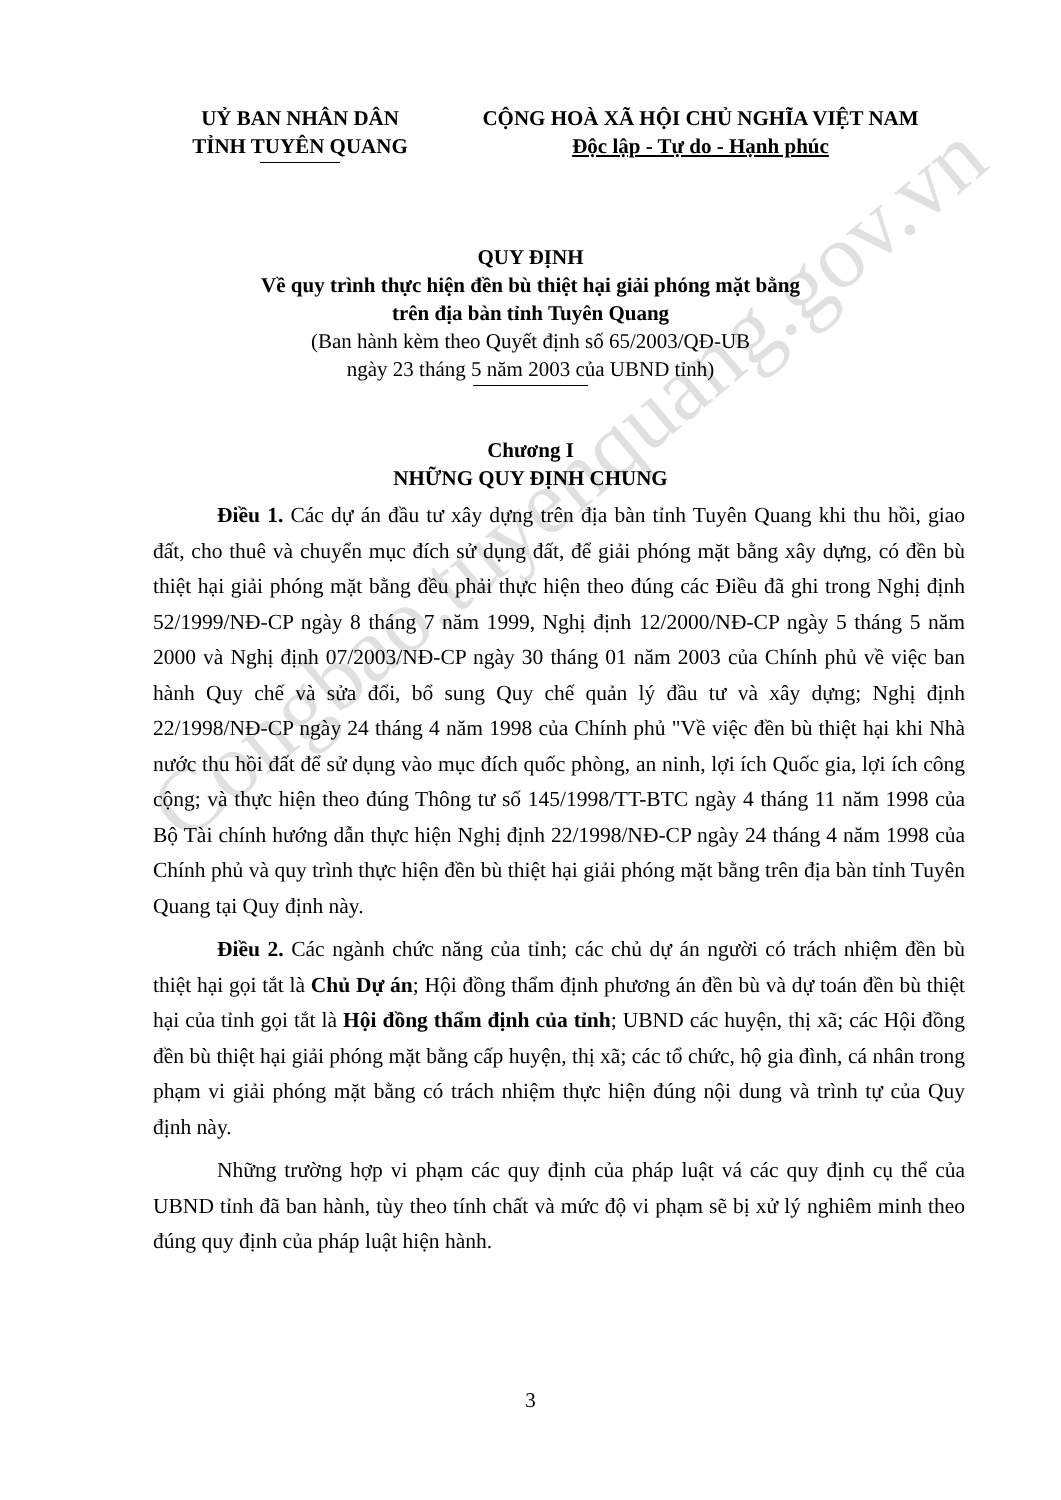Congbao.tuyenquang.gov.vn
UỶ BAN NHÂN DÂN
TỈNH TUYÊN QUANG
CỘNG HOÀ XÃ HỘI CHỦ NGHĨA VIỆT NAM
Độc lập - Tự do - Hạnh phúc
QUY ĐỊNH
Về quy trình thực hiện đền bù thiệt hại giải phóng mặt bằng
trên địa bàn tỉnh Tuyên Quang
(Ban hành kèm theo Quyết định số 65/2003/QĐ-UB
ngày 23 tháng 5 năm 2003 của UBND tỉnh)
Chương I
NHỮNG QUY ĐỊNH CHUNG
Điều 1. Các dự án đầu tư xây dựng trên địa bàn tỉnh Tuyên Quang khi thu hồi, giao đất, cho thuê và chuyển mục đích sử dụng đất, để giải phóng mặt bằng xây dựng, có đền bù thiệt hại giải phóng mặt bằng đều phải thực hiện theo đúng các Điều đã ghi trong Nghị định 52/1999/NĐ-CP ngày 8 tháng 7 năm 1999, Nghị định 12/2000/NĐ-CP ngày 5 tháng 5 năm 2000 và Nghị định 07/2003/NĐ-CP ngày 30 tháng 01 năm 2003 của Chính phủ về việc ban hành Quy chế và sửa đổi, bổ sung Quy chế quản lý đầu tư và xây dựng; Nghị định 22/1998/NĐ-CP ngày 24 tháng 4 năm 1998 của Chính phủ "Về việc đền bù thiệt hại khi Nhà nước thu hồi đất để sử dụng vào mục đích quốc phòng, an ninh, lợi ích Quốc gia, lợi ích công cộng; và thực hiện theo đúng Thông tư số 145/1998/TT-BTC ngày 4 tháng 11 năm 1998 của Bộ Tài chính hướng dẫn thực hiện Nghị định 22/1998/NĐ-CP ngày 24 tháng 4 năm 1998 của Chính phủ và quy trình thực hiện đền bù thiệt hại giải phóng mặt bằng trên địa bàn tỉnh Tuyên Quang tại Quy định này.
Điều 2. Các ngành chức năng của tỉnh; các chủ dự án người có trách nhiệm đền bù thiệt hại gọi tắt là Chủ Dự án; Hội đồng thẩm định phương án đền bù và dự toán đền bù thiệt hại của tỉnh gọi tắt là Hội đồng thẩm định của tỉnh; UBND các huyện, thị xã; các Hội đồng đền bù thiệt hại giải phóng mặt bằng cấp huyện, thị xã; các tổ chức, hộ gia đình, cá nhân trong phạm vi giải phóng mặt bằng có trách nhiệm thực hiện đúng nội dung và trình tự của Quy định này.
Những trường hợp vi phạm các quy định của pháp luật vá các quy định cụ thể của UBND tỉnh đã ban hành, tùy theo tính chất và mức độ vi phạm sẽ bị xử lý nghiêm minh theo đúng quy định của pháp luật hiện hành.
3